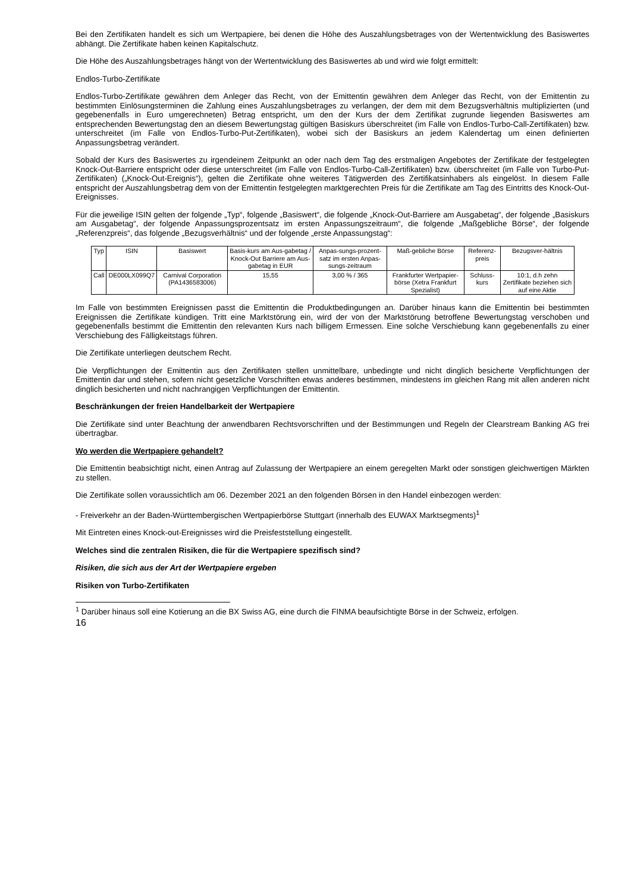Bei den Zertifikaten handelt es sich um Wertpapiere, bei denen die Höhe des Auszahlungsbetrages von der Wertentwicklung des Basiswertes abhängt. Die Zertifikate haben keinen Kapitalschutz.
Die Höhe des Auszahlungsbetrages hängt von der Wertentwicklung des Basiswertes ab und wird wie folgt ermittelt:
Endlos-Turbo-Zertifikate
Endlos-Turbo-Zertifikate gewähren dem Anleger das Recht, von der Emittentin gewähren dem Anleger das Recht, von der Emittentin zu bestimmten Einlösungsterminen die Zahlung eines Auszahlungsbetrages zu verlangen, der dem mit dem Bezugsverhältnis multiplizierten (und gegebenenfalls in Euro umgerechneten) Betrag entspricht, um den der Kurs der dem Zertifikat zugrunde liegenden Basiswertes am entsprechenden Bewertungstag den an diesem Bewertungstag gültigen Basiskurs überschreitet (im Falle von Endlos-Turbo-Call-Zertifikaten) bzw. unterschreitet (im Falle von Endlos-Turbo-Put-Zertifikaten), wobei sich der Basiskurs an jedem Kalendertag um einen definierten Anpassungsbetrag verändert.
Sobald der Kurs des Basiswertes zu irgendeinem Zeitpunkt an oder nach dem Tag des erstmaligen Angebotes der Zertifikate der festgelegten Knock-Out-Barriere entspricht oder diese unterschreitet (im Falle von Endlos-Turbo-Call-Zertifikaten) bzw. überschreitet (im Falle von Turbo-Put-Zertifikaten) („Knock-Out-Ereignis“), gelten die Zertifikate ohne weiteres Tätigwerden des Zertifikatsinhabers als eingelöst. In diesem Falle entspricht der Auszahlungsbetrag dem von der Emittentin festgelegten marktgerechten Preis für die Zertifikate am Tag des Eintritts des Knock-Out-Ereignisses.
Für die jeweilige ISIN gelten der folgende „Typ“, folgende „Basiswert“, die folgende „Knock-Out-Barriere am Ausgabetag“, der folgende „Basiskurs am Ausgabetag“, der folgende Anpassungsprozentsatz im ersten Anpassungszeitraum“, die folgende „Maßgebliche Börse“, der folgende „Referenzpreis“, das folgende „Bezugsverhältnis“ und der folgende „erste Anpassungstag“:
| Typ | ISIN | Basiswert | Basis-kurs am Aus-gabetag / Knock-Out Barriere am Aus-gabetag in EUR | Anpas-sungs-prozent-satz im ersten Anpas-sungs-zeitraum | Maß-gebliche Börse | Referenz-preis | Bezugsver-hältnis |
| --- | --- | --- | --- | --- | --- | --- | --- |
| Call | DE000LX099Q7 | Carnival Corporation (PA1436583006) | 15,55 | 3,00 % / 365 | Frankfurter Wertpapier-börse (Xetra Frankfurt Spezialist) | Schluss-kurs | 10:1, d.h zehn Zertifikate beziehen sich auf eine Aktie |
Im Falle von bestimmten Ereignissen passt die Emittentin die Produktbedingungen an. Darüber hinaus kann die Emittentin bei bestimmten Ereignissen die Zertifikate kündigen. Tritt eine Marktstörung ein, wird der von der Marktstörung betroffene Bewertungstag verschoben und gegebenenfalls bestimmt die Emittentin den relevanten Kurs nach billigem Ermessen. Eine solche Verschiebung kann gegebenenfalls zu einer Verschiebung des Fälligkeitstags führen.
Die Zertifikate unterliegen deutschem Recht.
Die Verpflichtungen der Emittentin aus den Zertifikaten stellen unmittelbare, unbedingte und nicht dinglich besicherte Verpflichtungen der Emittentin dar und stehen, sofern nicht gesetzliche Vorschriften etwas anderes bestimmen, mindestens im gleichen Rang mit allen anderen nicht dinglich besicherten und nicht nachrangigen Verpflichtungen der Emittentin.
Beschränkungen der freien Handelbarkeit der Wertpapiere
Die Zertifikate sind unter Beachtung der anwendbaren Rechtsvorschriften und der Bestimmungen und Regeln der Clearstream Banking AG frei übertragbar.
Wo werden die Wertpapiere gehandelt?
Die Emittentin beabsichtigt nicht, einen Antrag auf Zulassung der Wertpapiere an einem geregelten Markt oder sonstigen gleichwertigen Märkten zu stellen.
Die Zertifikate sollen voraussichtlich am 06. Dezember 2021 an den folgenden Börsen in den Handel einbezogen werden:
- Freiverkehr an der Baden-Württembergischen Wertpapierbörse Stuttgart (innerhalb des EUWAX Marktsegments)<sup>1</sup>
Mit Eintreten eines Knock-out-Ereignisses wird die Preisfeststellung eingestellt.
Welches sind die zentralen Risiken, die für die Wertpapiere spezifisch sind?
Risiken, die sich aus der Art der Wertpapiere ergeben
Risiken von Turbo-Zertifikaten
<sup>1</sup> Darüber hinaus soll eine Kotierung an die BX Swiss AG, eine durch die FINMA beaufsichtigte Börse in der Schweiz, erfolgen.
16